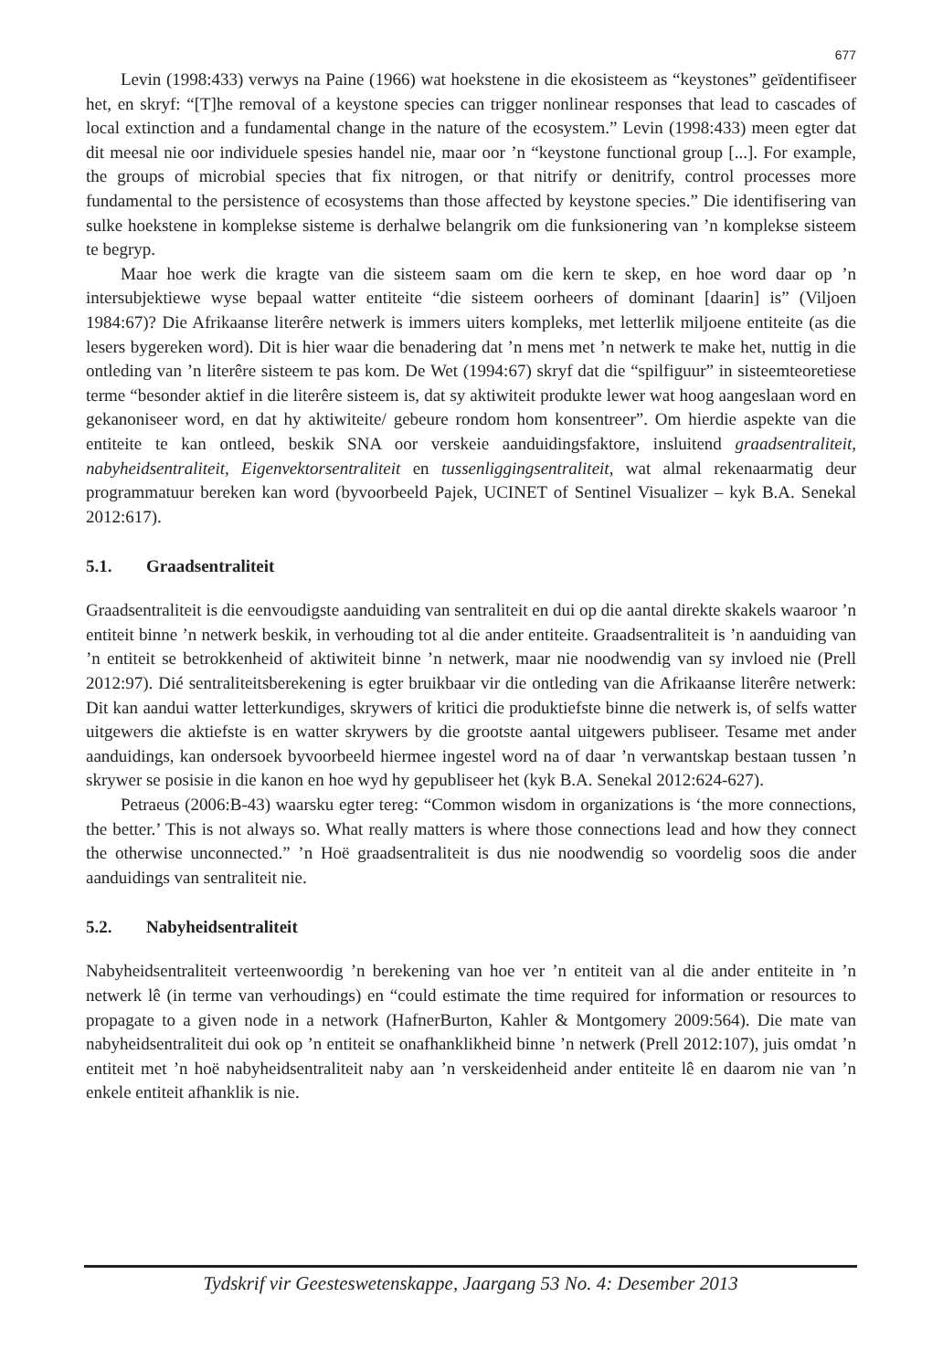677
Levin (1998:433) verwys na Paine (1966) wat hoekstene in die ekosisteem as “keystones” geïdentifiseer het, en skryf: “[T]he removal of a keystone species can trigger nonlinear responses that lead to cascades of local extinction and a fundamental change in the nature of the ecosystem.” Levin (1998:433) meen egter dat dit meesal nie oor individuele spesies handel nie, maar oor ’n “keystone functional group [...]. For example, the groups of microbial species that fix nitrogen, or that nitrify or denitrify, control processes more fundamental to the persistence of ecosystems than those affected by keystone species.” Die identifisering van sulke hoekstene in komplekse sisteme is derhalwe belangrik om die funksionering van ’n komplekse sisteem te begryp.
Maar hoe werk die kragte van die sisteem saam om die kern te skep, en hoe word daar op ’n intersubjektiewe wyse bepaal watter entiteite “die sisteem oorheers of dominant [daarin] is” (Viljoen 1984:67)? Die Afrikaanse literêre netwerk is immers uiters kompleks, met letterlik miljoene entiteite (as die lesers bygereken word). Dit is hier waar die benadering dat ’n mens met ’n netwerk te make het, nuttig in die ontleding van ’n literêre sisteem te pas kom. De Wet (1994:67) skryf dat die “spilfiguur” in sisteemteoretiese terme “besonder aktief in die literêre sisteem is, dat sy aktiwiteit produkte lewer wat hoog aangeslaan word en gekanoniseer word, en dat hy aktiwiteite/ gebeure rondom hom konsentreer”. Om hierdie aspekte van die entiteite te kan ontleed, beskik SNA oor verskeie aanduidingsfaktore, insluitend graadsentraliteit, nabyheidsentraliteit, Eigenvektorsentraliteit en tussenliggingsentraliteit, wat almal rekenaarmatig deur programmatuur bereken kan word (byvoorbeeld Pajek, UCINET of Sentinel Visualizer – kyk B.A. Senekal 2012:617).
5.1. Graadsentraliteit
Graadsentraliteit is die eenvoudigste aanduiding van sentraliteit en dui op die aantal direkte skakels waaroor ’n entiteit binne ’n netwerk beskik, in verhouding tot al die ander entiteite. Graadsentraliteit is ’n aanduiding van ’n entiteit se betrokkenheid of aktiwiteit binne ’n netwerk, maar nie noodwendig van sy invloed nie (Prell 2012:97). Dié sentraliteitsberekening is egter bruikbaar vir die ontleding van die Afrikaanse literêre netwerk: Dit kan aandui watter letterkundiges, skrywers of kritici die produktiefste binne die netwerk is, of selfs watter uitgewers die aktiefste is en watter skrywers by die grootste aantal uitgewers publiseer. Tesame met ander aanduidings, kan ondersoek byvoorbeeld hiermee ingestel word na of daar ’n verwantskap bestaan tussen ’n skrywer se posisie in die kanon en hoe wyd hy gepubliseer het (kyk B.A. Senekal 2012:624-627).
Petraeus (2006:B-43) waarsku egter tereg: “Common wisdom in organizations is ‘the more connections, the better.’ This is not always so. What really matters is where those connections lead and how they connect the otherwise unconnected.” ’n Hoë graadsentraliteit is dus nie noodwendig so voordelig soos die ander aanduidings van sentraliteit nie.
5.2. Nabyheidsentraliteit
Nabyheidsentraliteit verteenwoordig ’n berekening van hoe ver ’n entiteit van al die ander entiteite in ’n netwerk lê (in terme van verhoudings) en “could estimate the time required for information or resources to propagate to a given node in a network (HafnerBurton, Kahler & Montgomery 2009:564). Die mate van nabyheidsentraliteit dui ook op ’n entiteit se onafhanklikheid binne ’n netwerk (Prell 2012:107), juis omdat ’n entiteit met ’n hoë nabyheidsentraliteit naby aan ’n verskeidenheid ander entiteite lê en daarom nie van ’n enkele entiteit afhanklik is nie.
Tydskrif vir Geesteswetenskappe, Jaargang 53 No. 4: Desember 2013